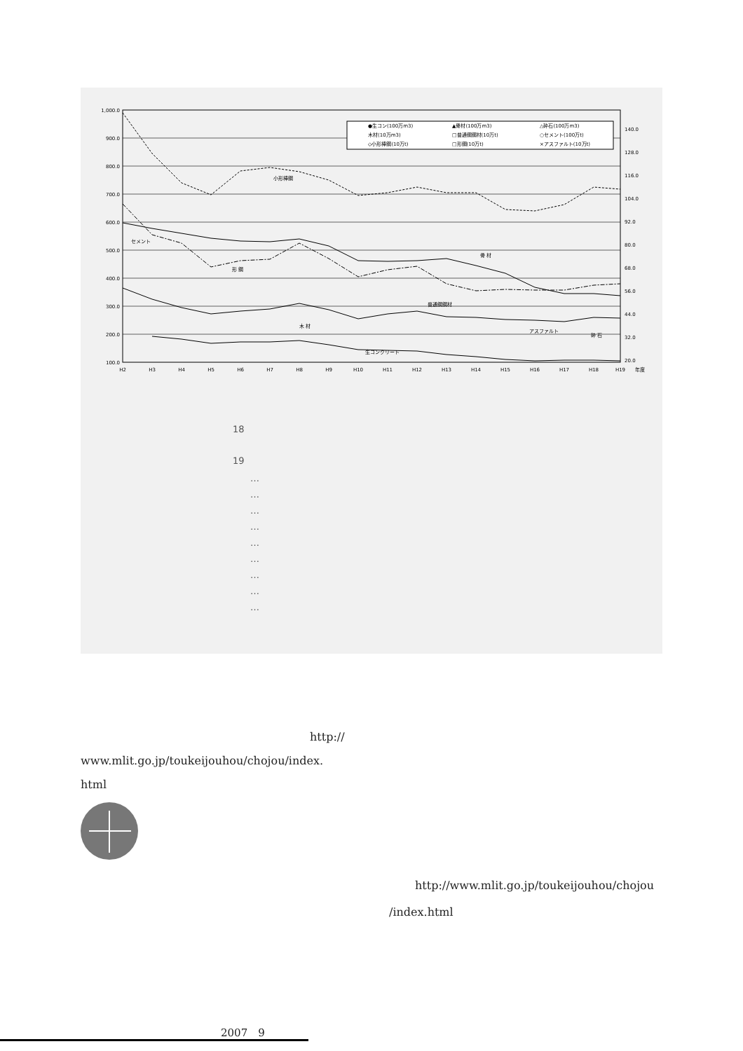1,000.0
900.0
800.0
700.0
600.0
500.0
400.0
300.0
200.0
100.0
140.0
128.0
116.0
104.0
92.0
80.0
68.0
56.0
44.0
32.0
20.0
H2
H3
H4
H5
H6
H7
H8
H9
H10
H11
H12
H13
H14
H15
H16
H17
H18
H19
年度
小形棒鋼
セメント
形 鋼
骨 材
普通鋼鋼材
木 材
アスファルト
砕 石
生コンクリート
●生コン(100万m3)
▲骨材(100万m3)
△砕石(100万m3)
木材(10万m3)
□普通鋼鋼材(10万t)
○セメント(100万t)
◇小形棒鋼(10万t)
□形鋼(10万t)
×アスファルト(10万t)
18
19
…
…
…
…
…
…
…
…
…
http://
www.mlit.go.jp/toukeijouhou/chojou/index.
html
http://www.mlit.go.jp/toukeijouhou/chojou
/index.html
2007　9